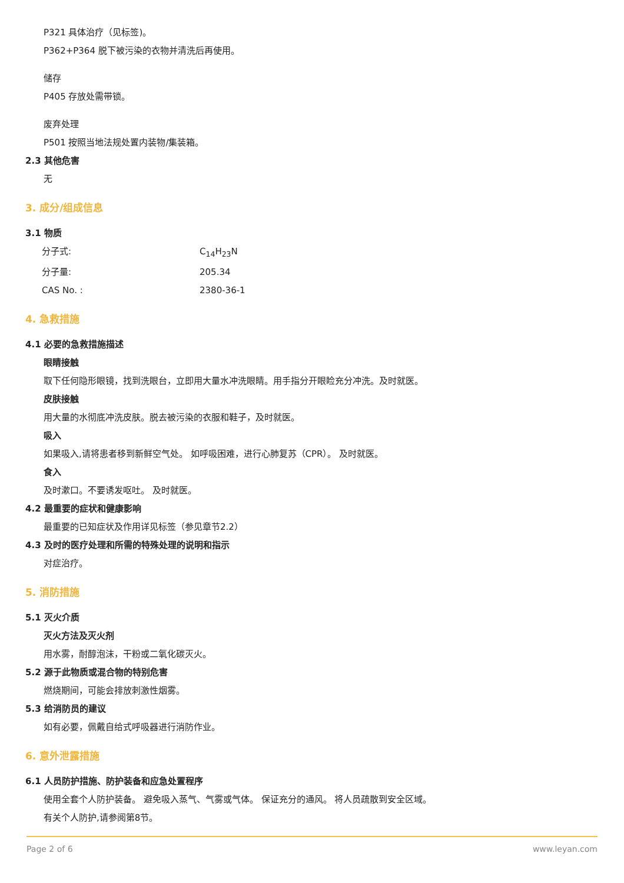P321 具体治疗（见标签)。
P362+P364 脱下被污染的衣物并清洗后再使用。
储存
P405 存放处需带锁。
废弃处理
P501 按照当地法规处置内装物/集装箱。
2.3 其他危害
无
3. 成分/组成信息
3.1 物质
分子式: C<sub>14</sub>H<sub>23</sub>N
分子量: 205.34
CAS No. : 2380-36-1
4. 急救措施
4.1 必要的急救措施描述
眼睛接触
取下任何隐形眼镜，找到洗眼台，立即用大量水冲洗眼睛。用手指分开眼睑充分冲洗。及时就医。
皮肤接触
用大量的水彻底冲洗皮肤。脱去被污染的衣服和鞋子，及时就医。
吸入
如果吸入,请将患者移到新鲜空气处。 如呼吸困难，进行心肺复苏（CPR）。 及时就医。
食入
及时漱口。不要诱发呕吐。 及时就医。
4.2 最重要的症状和健康影响
最重要的已知症状及作用详见标签（参见章节2.2）
4.3 及时的医疗处理和所需的特殊处理的说明和指示
对症治疗。
5. 消防措施
5.1 灭火介质
灭火方法及灭火剂
用水雾，耐醇泡沫，干粉或二氧化碳灭火。
5.2 源于此物质或混合物的特别危害
燃烧期间，可能会排放刺激性烟雾。
5.3 给消防员的建议
如有必要，佩戴自给式呼吸器进行消防作业。
6. 意外泄露措施
6.1 人员防护措施、防护装备和应急处置程序
使用全套个人防护装备。 避免吸入蒸气、气雾或气体。 保证充分的通风。 将人员疏散到安全区域。
有关个人防护,请参阅第8节。
Page 2 of 6 www.leyan.com